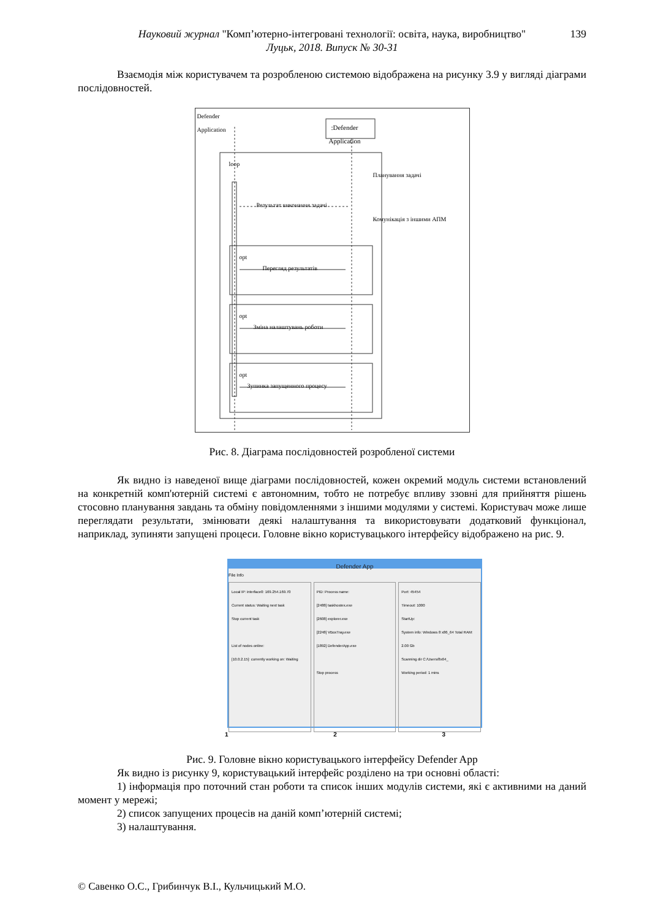Науковий журнал "Комп’ютерно-інтегровані технології: освіта, наука, виробництво" 139
Луцьк, 2018. Випуск № 30-31
Взаємодія між користувачем та розробленою системою відображена на рисунку 3.9 у вигляді діаграми послідовностей.
Defender
Application
:Defender
Application
loop
Планування задачі
Результат виконання задачі
Комунікація з іншими АПМ
opt
Перегляд результатів
opt
Зміна налаштувань роботи
opt
Зупинка запущенного процесу
Рис. 8. Діаграма послідовностей розробленої системи
Як видно із наведеної вище діаграми послідовностей, кожен окремий модуль системи встановлений на конкретній комп'ютерній системі є автономним, тобто не потребує впливу ззовні для прийняття рішень стосовно планування завдань та обміну повідомленнями з іншими модулями у системі. Користувач може лише переглядати результати, змінювати деякі налаштування та використовувати додатковий функціонал, наприклад, зупиняти запущені процеси. Головне вікно користувацького інтерфейсу відображено на рис. 9.
Defender App
File Info
Local IP: interface0: 169.254.169.70
Current status: Waiting next task
Stop current task
List of nodes online:
[10.0.2.15]: currently working on: Waiting
PID: Process name:
[2488] taskhostex.exe
[2608] explorer.exe
[2248] VBoxTray.exe
[1892] DefenderApp.exe
Stop process
Port: 45454
Timeout: 1000
StartUp:
System info: Windows 8 x86_64 Total RAM: 2.00 Gb
Scanning dir C:/Users/8x64_
Working period: 1 mins
1 2 3
Рис. 9. Головне вікно користувацького інтерфейсу Defender App
Як видно із рисунку 9, користувацький інтерфейс розділено на три основні області:
1) інформація про поточний стан роботи та список інших модулів системи, які є активними на даний момент у мережі;
2) список запущених процесів на даній комп’ютерній системі;
3) налаштування.
© Савенко О.С., Грибинчук В.І., Кульчицький М.О.